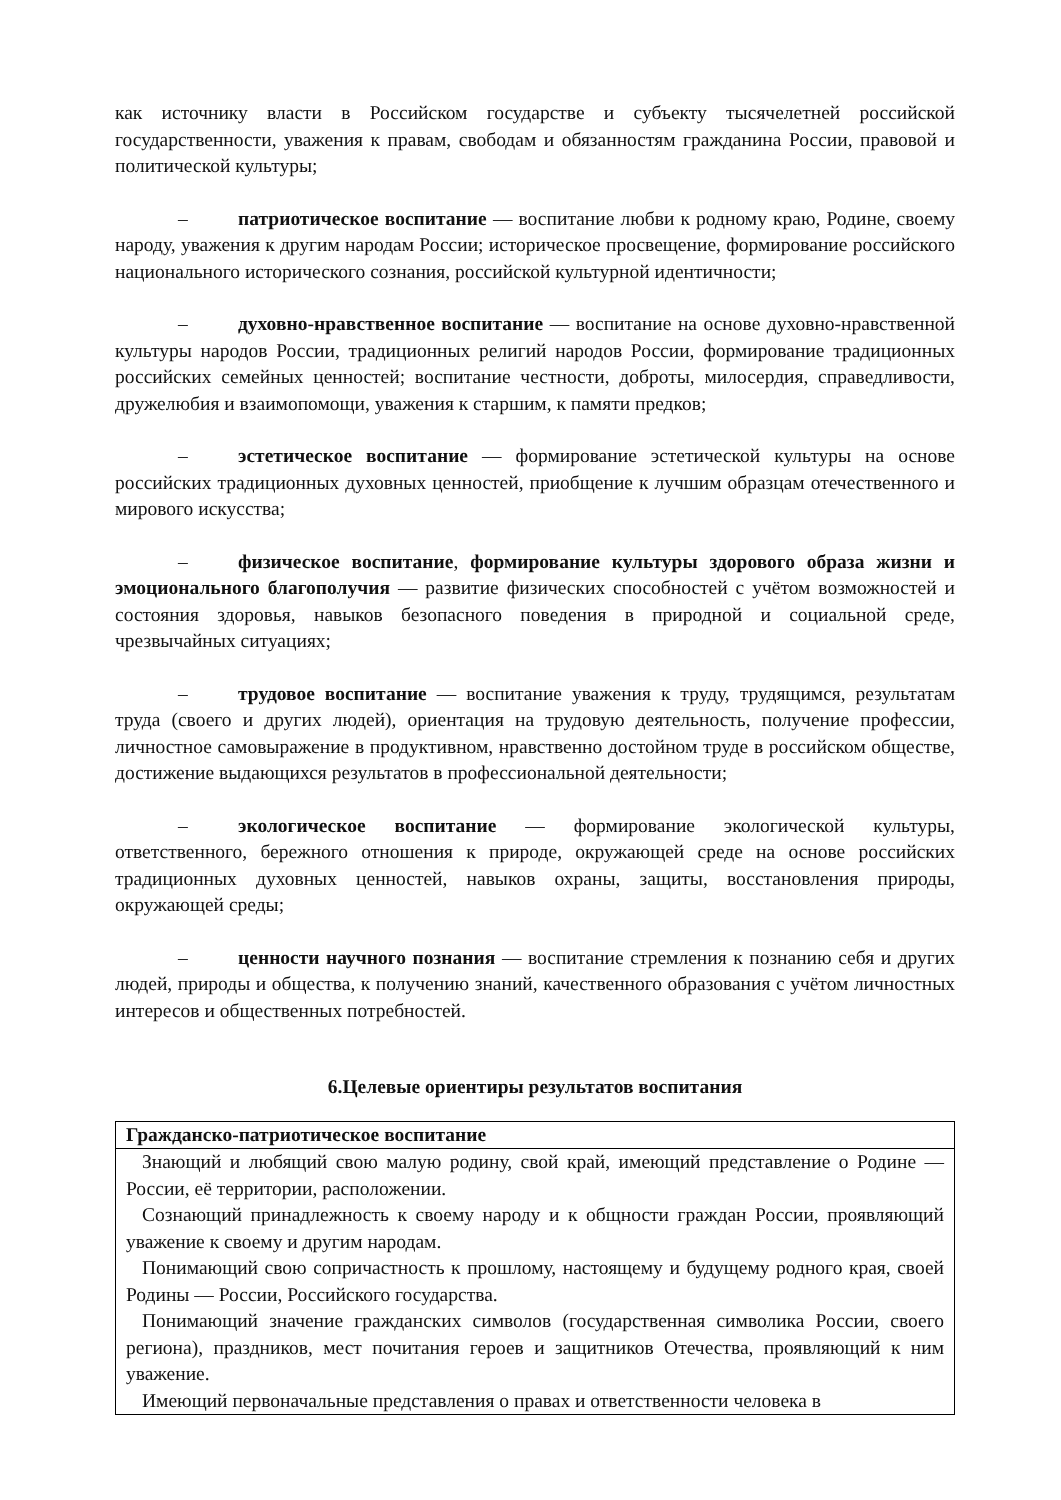как источнику власти в Российском государстве и субъекту тысячелетней российской государственности, уважения к правам, свободам и обязанностям гражданина России, правовой и политической культуры;
– патриотическое воспитание — воспитание любви к родному краю, Родине, своему народу, уважения к другим народам России; историческое просвещение, формирование российского национального исторического сознания, российской культурной идентичности;
– духовно-нравственное воспитание — воспитание на основе духовно-нравственной культуры народов России, традиционных религий народов России, формирование традиционных российских семейных ценностей; воспитание честности, доброты, милосердия, справедливости, дружелюбия и взаимопомощи, уважения к старшим, к памяти предков;
– эстетическое воспитание — формирование эстетической культуры на основе российских традиционных духовных ценностей, приобщение к лучшим образцам отечественного и мирового искусства;
– физическое воспитание, формирование культуры здорового образа жизни и эмоционального благополучия — развитие физических способностей с учётом возможностей и состояния здоровья, навыков безопасного поведения в природной и социальной среде, чрезвычайных ситуациях;
– трудовое воспитание — воспитание уважения к труду, трудящимся, результатам труда (своего и других людей), ориентация на трудовую деятельность, получение профессии, личностное самовыражение в продуктивном, нравственно достойном труде в российском обществе, достижение выдающихся результатов в профессиональной деятельности;
– экологическое воспитание — формирование экологической культуры, ответственного, бережного отношения к природе, окружающей среде на основе российских традиционных духовных ценностей, навыков охраны, защиты, восстановления природы, окружающей среды;
– ценности научного познания — воспитание стремления к познанию себя и других людей, природы и общества, к получению знаний, качественного образования с учётом личностных интересов и общественных потребностей.
6.Целевые ориентиры результатов воспитания
| Гражданско-патриотическое воспитание |
| --- |
| Знающий и любящий свою малую родину, свой край, имеющий представление о Родине — России, её территории, расположении. Сознающий принадлежность к своему народу и к общности граждан России, проявляющий уважение к своему и другим народам. Понимающий свою сопричастность к прошлому, настоящему и будущему родного края, своей Родины — России, Российского государства. Понимающий значение гражданских символов (государственная символика России, своего региона), праздников, мест почитания героев и защитников Отечества, проявляющий к ним уважение. Имеющий первоначальные представления о правах и ответственности человека в |